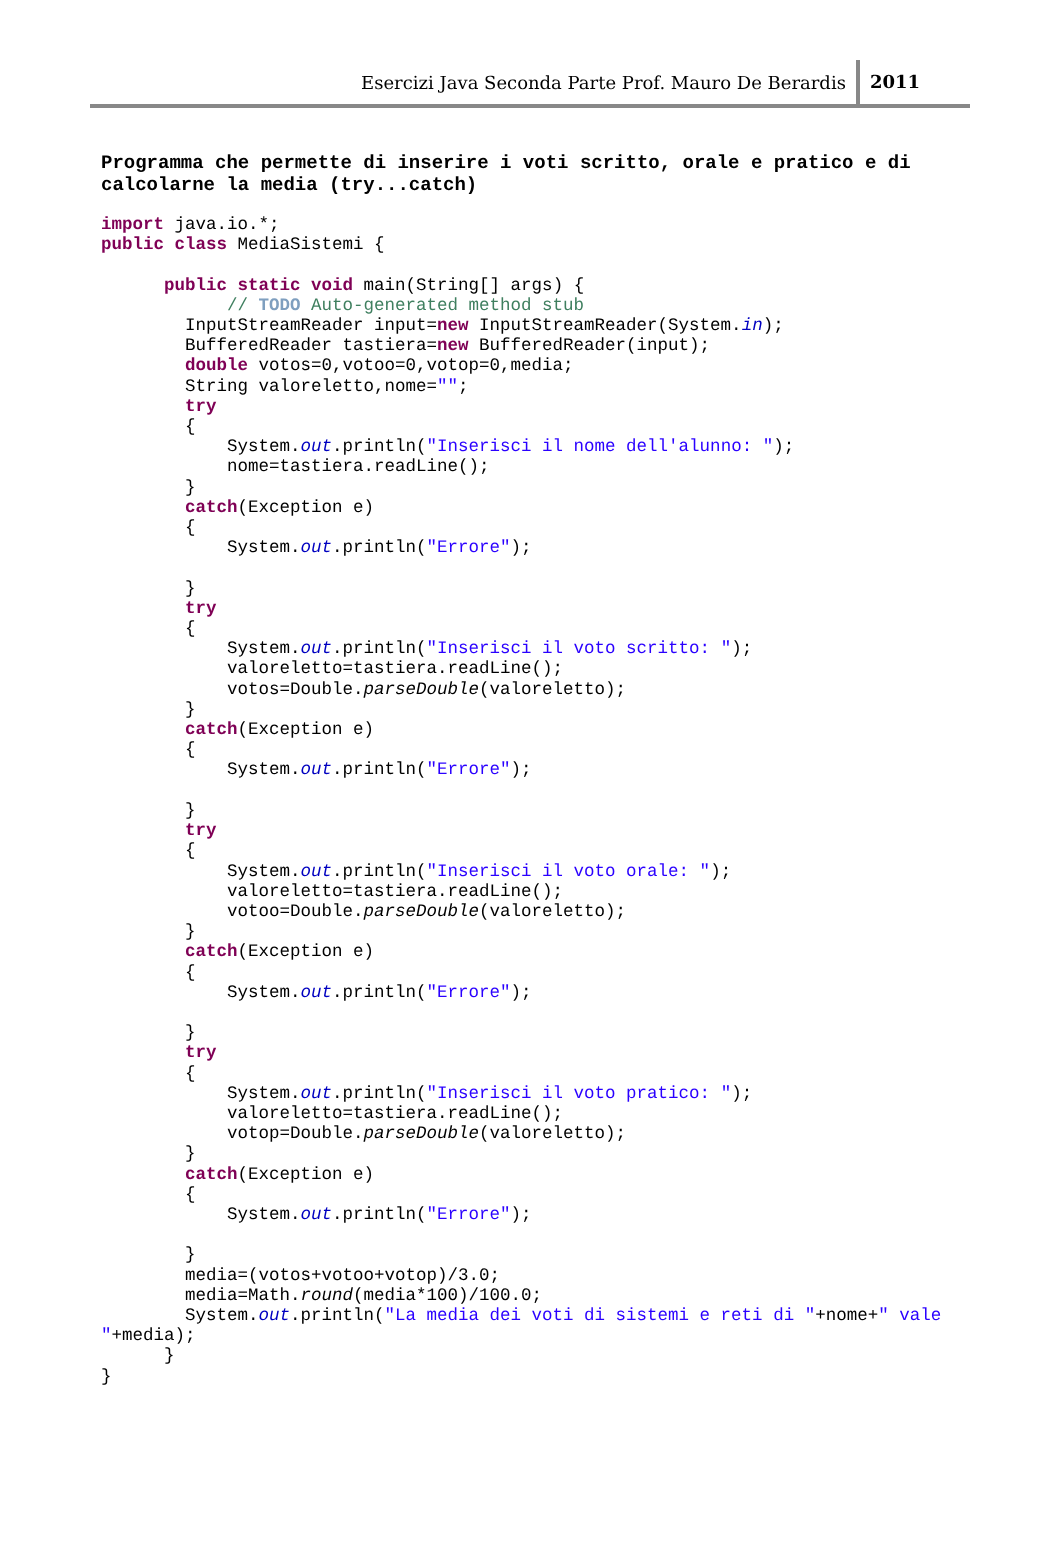Esercizi Java Seconda Parte Prof. Mauro De Berardis 2011
Programma che permette di inserire i voti scritto, orale e pratico e di
calcolarne la media (try...catch)
import java.io.*;
public class MediaSistemi {

      public static void main(String[] args) {
            // TODO Auto-generated method stub
        InputStreamReader input=new InputStreamReader(System.in);
        BufferedReader tastiera=new BufferedReader(input);
        double votos=0,votoo=0,votop=0,media;
        String valoreletto,nome="";
        try
        {
            System.out.println("Inserisci il nome dell'alunno: ");
            nome=tastiera.readLine();
        }
        catch(Exception e)
        {
            System.out.println("Errore");

        }
        try
        {
            System.out.println("Inserisci il voto scritto: ");
            valoreletto=tastiera.readLine();
            votos=Double.parseDouble(valoreletto);
        }
        catch(Exception e)
        {
            System.out.println("Errore");

        }
        try
        {
            System.out.println("Inserisci il voto orale: ");
            valoreletto=tastiera.readLine();
            votoo=Double.parseDouble(valoreletto);
        }
        catch(Exception e)
        {
            System.out.println("Errore");

        }
        try
        {
            System.out.println("Inserisci il voto pratico: ");
            valoreletto=tastiera.readLine();
            votop=Double.parseDouble(valoreletto);
        }
        catch(Exception e)
        {
            System.out.println("Errore");

        }
        media=(votos+votoo+votop)/3.0;
        media=Math.round(media*100)/100.0;
        System.out.println("La media dei voti di sistemi e reti di "+nome+" vale
"+media);
      }
}